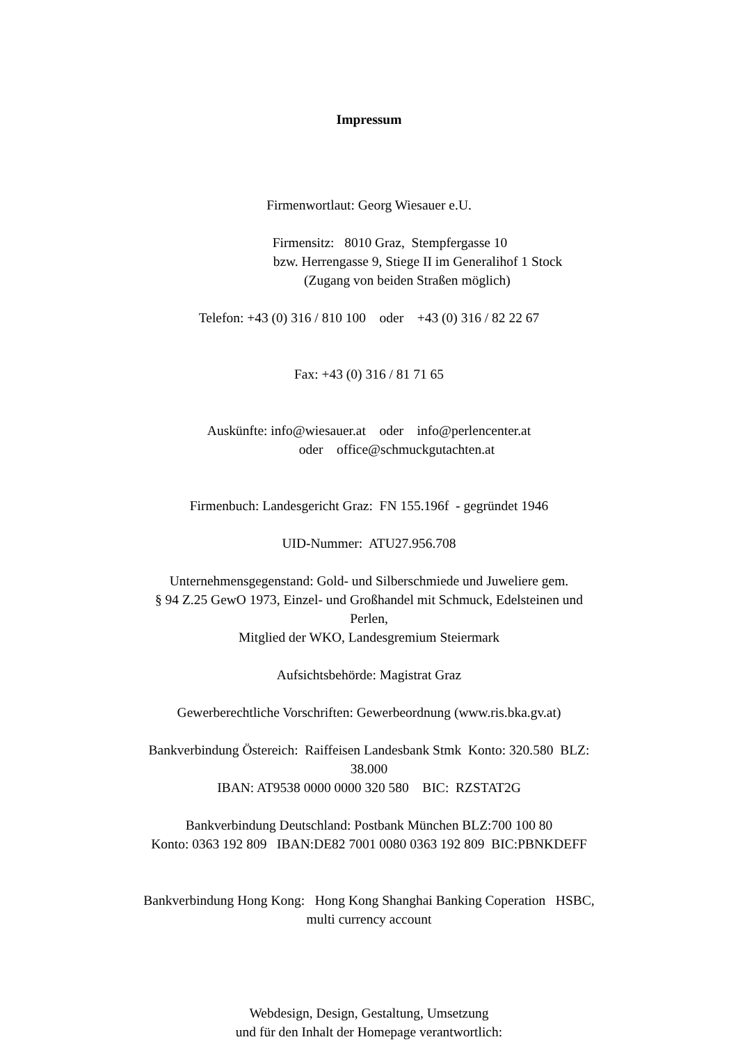Impressum
Firmenwortlaut: Georg Wiesauer e.U.
Firmensitz: 8010 Graz, Stempfergasse 10
bzw. Herrengasse 9, Stiege II im Generalihof 1 Stock
(Zugang von beiden Straßen möglich)
Telefon: +43 (0) 316 / 810 100 oder +43 (0) 316 / 82 22 67
Fax: +43 (0) 316 / 81 71 65
Auskünfte: info@wiesauer.at oder info@perlencenter.at
oder office@schmuckgutachten.at
Firmenbuch: Landesgericht Graz: FN 155.196f - gegründet 1946
UID-Nummer: ATU27.956.708
Unternehmensgegenstand: Gold- und Silberschmiede und Juweliere gem.
§ 94 Z.25 GewO 1973, Einzel- und Großhandel mit Schmuck, Edelsteinen und
Perlen,
Mitglied der WKO, Landesgremium Steiermark
Aufsichtsbehörde: Magistrat Graz
Gewerberechtliche Vorschriften: Gewerbeordnung (www.ris.bka.gv.at)
Bankverbindung Östereich: Raiffeisen Landesbank Stmk Konto: 320.580 BLZ:
38.000
IBAN: AT9538 0000 0000 320 580 BIC: RZSTAT2G
Bankverbindung Deutschland: Postbank München BLZ:700 100 80
Konto: 0363 192 809 IBAN:DE82 7001 0080 0363 192 809 BIC:PBNKDEFF
Bankverbindung Hong Kong: Hong Kong Shanghai Banking Coperation HSBC,
multi currency account
Webdesign, Design, Gestaltung, Umsetzung
und für den Inhalt der Homepage verantwortlich: